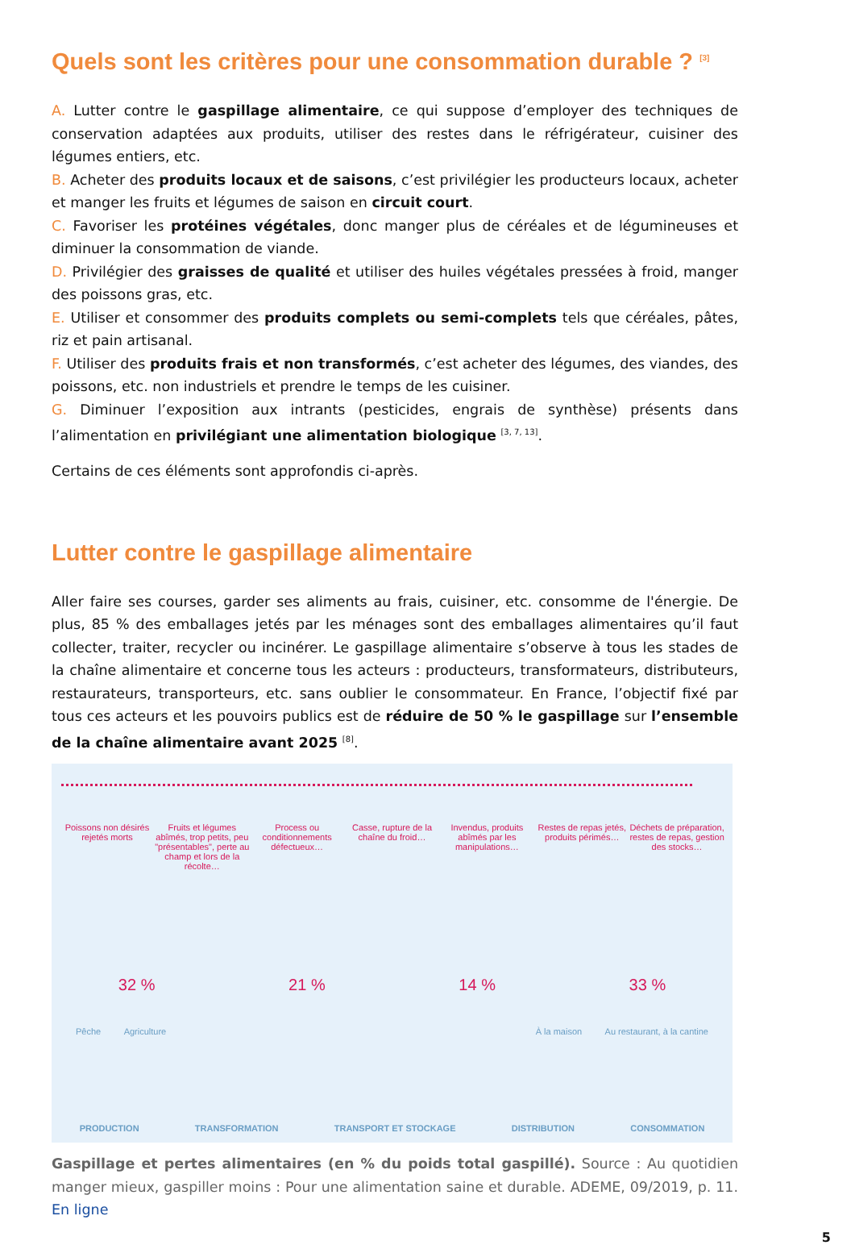Quels sont les critères pour une consommation durable ? <sup>[3]</sup>
A. Lutter contre le gaspillage alimentaire, ce qui suppose d’employer des techniques de conservation adaptées aux produits, utiliser des restes dans le réfrigérateur, cuisiner des légumes entiers, etc.
B. Acheter des produits locaux et de saisons, c’est privilégier les producteurs locaux, acheter et manger les fruits et légumes de saison en circuit court.
C. Favoriser les protéines végétales, donc manger plus de céréales et de légumineuses et diminuer la consommation de viande.
D. Privilégier des graisses de qualité et utiliser des huiles végétales pressées à froid, manger des poissons gras, etc.
E. Utiliser et consommer des produits complets ou semi-complets tels que céréales, pâtes, riz et pain artisanal.
F. Utiliser des produits frais et non transformés, c’est acheter des légumes, des viandes, des poissons, etc. non industriels et prendre le temps de les cuisiner.
G. Diminuer l’exposition aux intrants (pesticides, engrais de synthèse) présents dans l’alimentation en privilégiant une alimentation biologique <sup>[3, 7, 13]</sup>.
Certains de ces éléments sont approfondis ci-après.
Lutter contre le gaspillage alimentaire
Aller faire ses courses, garder ses aliments au frais, cuisiner, etc. consomme de l'énergie. De plus, 85 % des emballages jetés par les ménages sont des emballages alimentaires qu’il faut collecter, traiter, recycler ou incinérer. Le gaspillage alimentaire s’observe à tous les stades de la chaîne alimentaire et concerne tous les acteurs : producteurs, transformateurs, distributeurs, restaurateurs, transporteurs, etc. sans oublier le consommateur. En France, l’objectif fixé par tous ces acteurs et les pouvoirs publics est de réduire de 50 % le gaspillage sur l’ensemble de la chaîne alimentaire avant 2025 <sup>[8]</sup>.
Poissons non désirés rejetés morts
Fruits et légumes abîmés, trop petits, peu "présentables", perte au champ et lors de la récolte…
Process ou conditionnements défectueux…
Casse, rupture de la chaîne du froid…
Invendus, produits abîmés par les manipulations…
Restes de repas jetés, produits périmés…
Déchets de préparation, restes de repas, gestion des stocks…
32 % 21 % 14 % 33 %
Pêche Agriculture À la maison Au restaurant, à la cantine
PRODUCTION TRANSFORMATION TRANSPORT ET STOCKAGE DISTRIBUTION CONSOMMATION
Gaspillage et pertes alimentaires (en % du poids total gaspillé). Source : Au quotidien manger mieux, gaspiller moins : Pour une alimentation saine et durable. ADEME, 09/2019, p. 11. En ligne
5